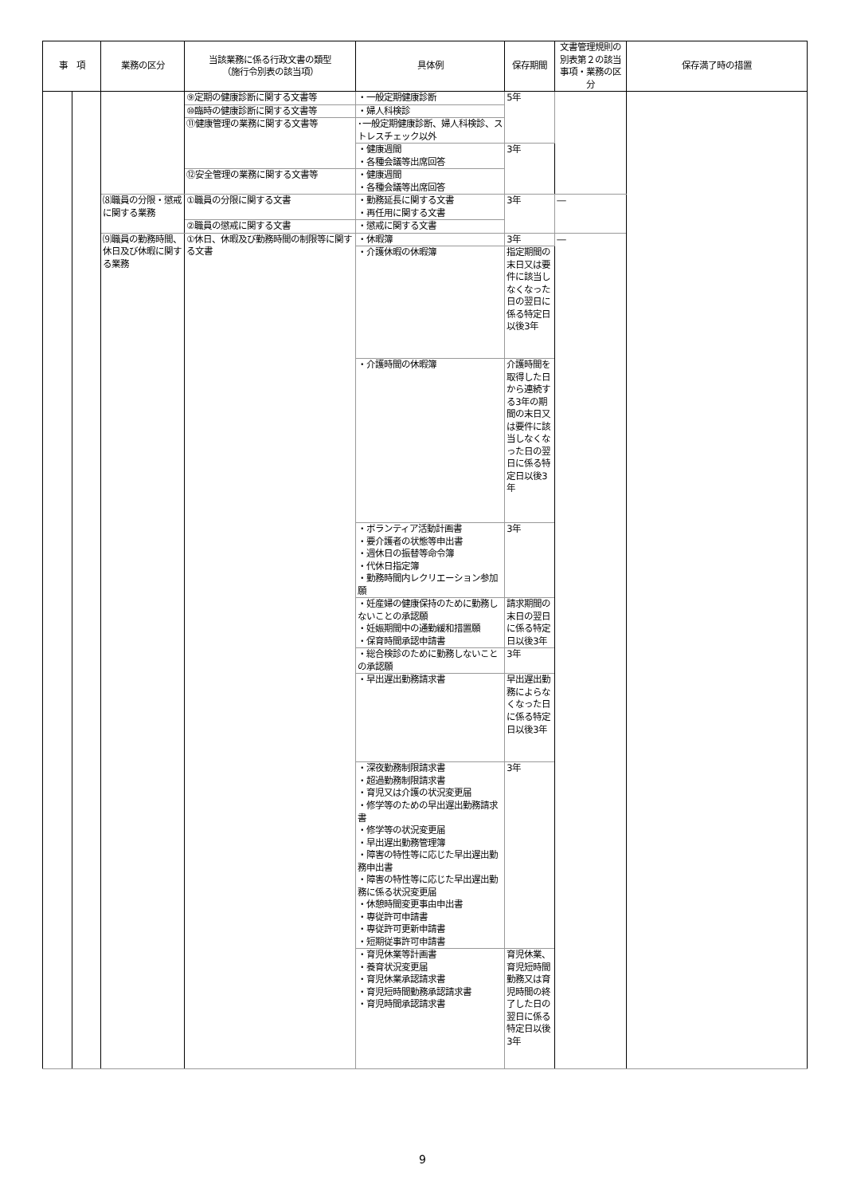| 事 項 | | 業務の区分 | 当該業務に係る行政文書の類型 （施行令別表の該当項） | 具体例 | 保存期間 | 文書管理規則の別表第２の該当事項・業務の区分 | 保存満了時の措置 |
| --- | --- | --- | --- | --- | --- | --- | --- |
| | | | ⑨定期の健康診断に関する文書等 | ・一般定期健康診断 | 5年 | | |
| | | | ⑩臨時の健康診断に関する文書等 | ・婦人科検診 | | | |
| | | | ⑪健康管理の業務に関する文書等 | ･一般定期健康診断、婦人科検診、ストレスチェック以外 | | | |
| | | | | ・健康週間 ・各種会議等出席回答 | 3年 | | |
| | | | ⑫安全管理の業務に関する文書等 | ・健康週間 ・各種会議等出席回答 | | | |
| | | ⑻職員の分限・懲戒に関する業務 | ①職員の分限に関する文書 | ・勤務延長に関する文書 ・再任用に関する文書 | 3年 | ― | |
| | | | ②職員の懲戒に関する文書 | ・懲戒に関する文書 | | | |
| | | ⑼職員の勤務時間、休日及び休暇に関する業務 | ①休日、休暇及び勤務時間の制限等に関する文書 | ・休暇簿 | 3年 | ― | |
| | | | | ・介護休暇の休暇簿 | 指定期間の末日又は要件に該当しなくなった日の翌日に係る特定日以後3年 | | |
| | | | | ・介護時間の休暇簿 | 介護時間を取得した日から連続する3年の期間の末日又は要件に該当しなくなった日の翌日に係る特定日以後3年 | | |
| | | | | ・ボランティア活動計画書 ・要介護者の状態等申出書 ・週休日の振替等命令簿 ・代休日指定簿 ・勤務時間内レクリエーション参加願 | 3年 | | |
| | | | | ・妊産婦の健康保持のために勤務しないことの承認願 ・妊娠期間中の通勤緩和措置願 ・保育時間承認申請書 | 請求期間の末日の翌日に係る特定日以後3年 | | |
| | | | | ・総合検診のために勤務しないことの承認願 | 3年 | | |
| | | | | ・早出遅出勤務請求書 | 早出遅出勤務によらなくなった日に係る特定日以後3年 | | |
| | | | | ・深夜勤務制限請求書 ・超過勤務制限請求書 ・育児又は介護の状況変更届 ・修学等のための早出遅出勤務請求書 ・修学等の状況変更届 ・早出遅出勤務管理簿 ・障害の特性等に応じた早出遅出勤務申出書 ・障害の特性等に応じた早出遅出勤務に係る状況変更届 ・休憩時間変更事由申出書 ・専従許可申請書 ・専従許可更新申請書 ・短期従事許可申請書 | 3年 | | |
| | | | | ・育児休業等計画書 ・養育状況変更届 ・育児休業承認請求書 ・育児短時間勤務承認請求書 ・育児時間承認請求書 | 育児休業、育児短時間勤務又は育児時間の終了した日の翌日に係る特定日以後3年 | | |
9